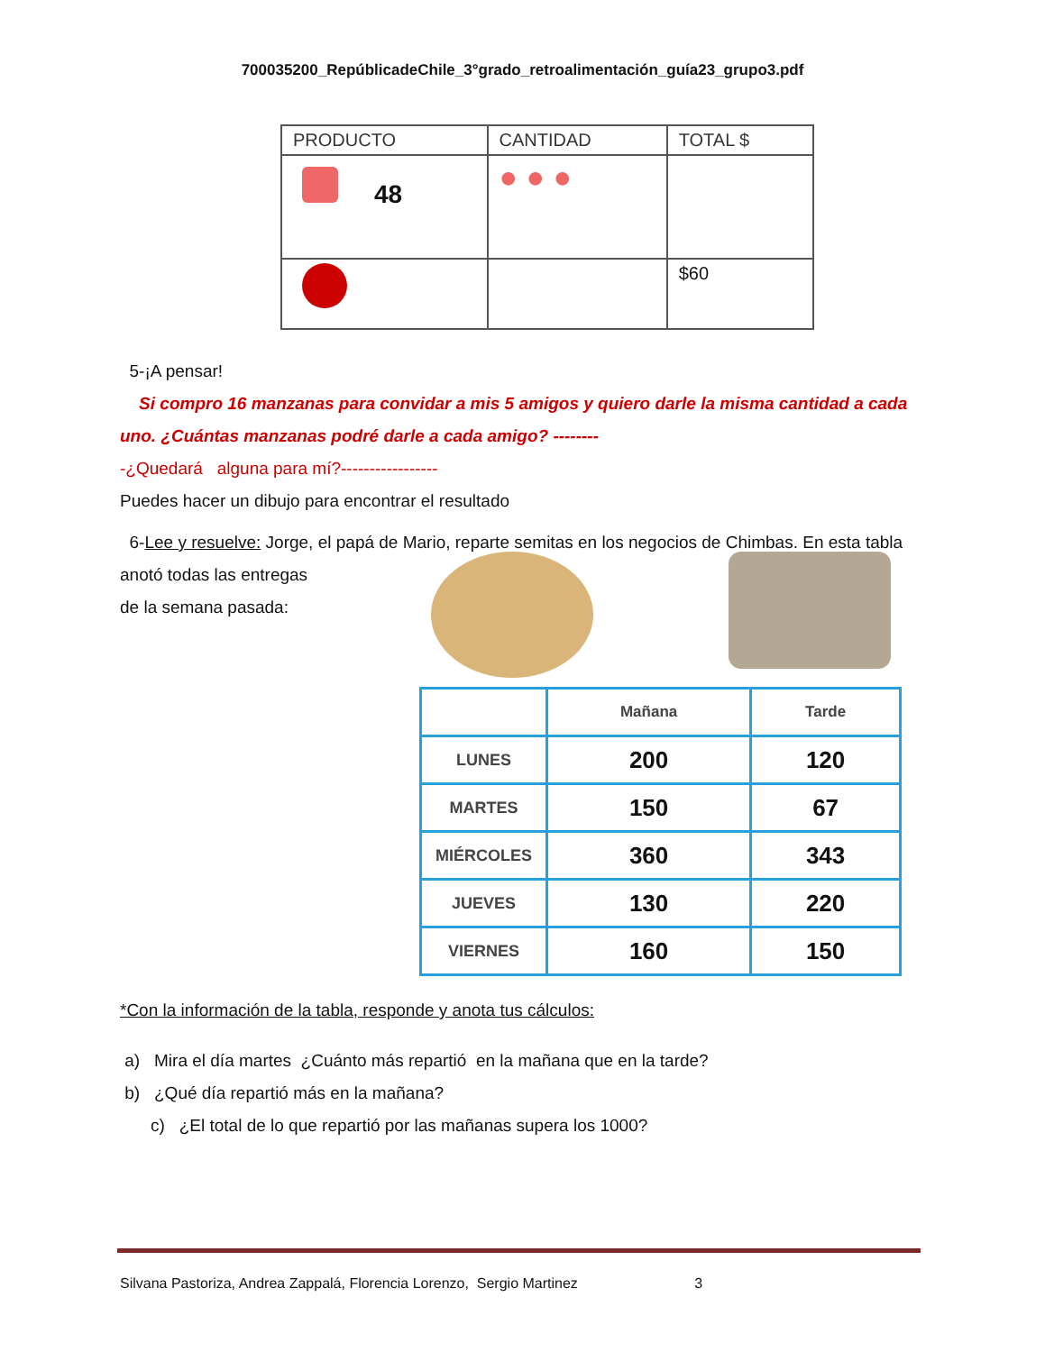700035200_RepúblicadeChile_3°grado_retroalimentación_guía23_grupo3.pdf
| PRODUCTO | CANTIDAD | TOTAL $ |
| --- | --- | --- |
| 48 | ● ● ● | |
| | | $60 |
5-¡A pensar!
Si compro 16 manzanas para convidar a mis 5 amigos y quiero darle la misma cantidad a cada uno. ¿Cuántas manzanas podré darle a cada amigo? --------
-¿Quedará alguna para mí?-----------------
Puedes hacer un dibujo para encontrar el resultado
6-Lee y resuelve: Jorge, el papá de Mario, reparte semitas en los negocios de Chimbas. En esta tabla anotó todas las entregas
de la semana pasada:
| | Mañana | Tarde |
| LUNES | 200 | 120 |
| MARTES | 150 | 67 |
| MIÉRCOLES | 360 | 343 |
| JUEVES | 130 | 220 |
| VIERNES | 160 | 150 |
*Con la información de la tabla, responde y anota tus cálculos:
a) Mira el día martes ¿Cuánto más repartió en la mañana que en la tarde?
b) ¿Qué día repartió más en la mañana?
c) ¿El total de lo que repartió por las mañanas supera los 1000?
Silvana Pastoriza, Andrea Zappalá, Florencia Lorenzo, Sergio Martinez 3